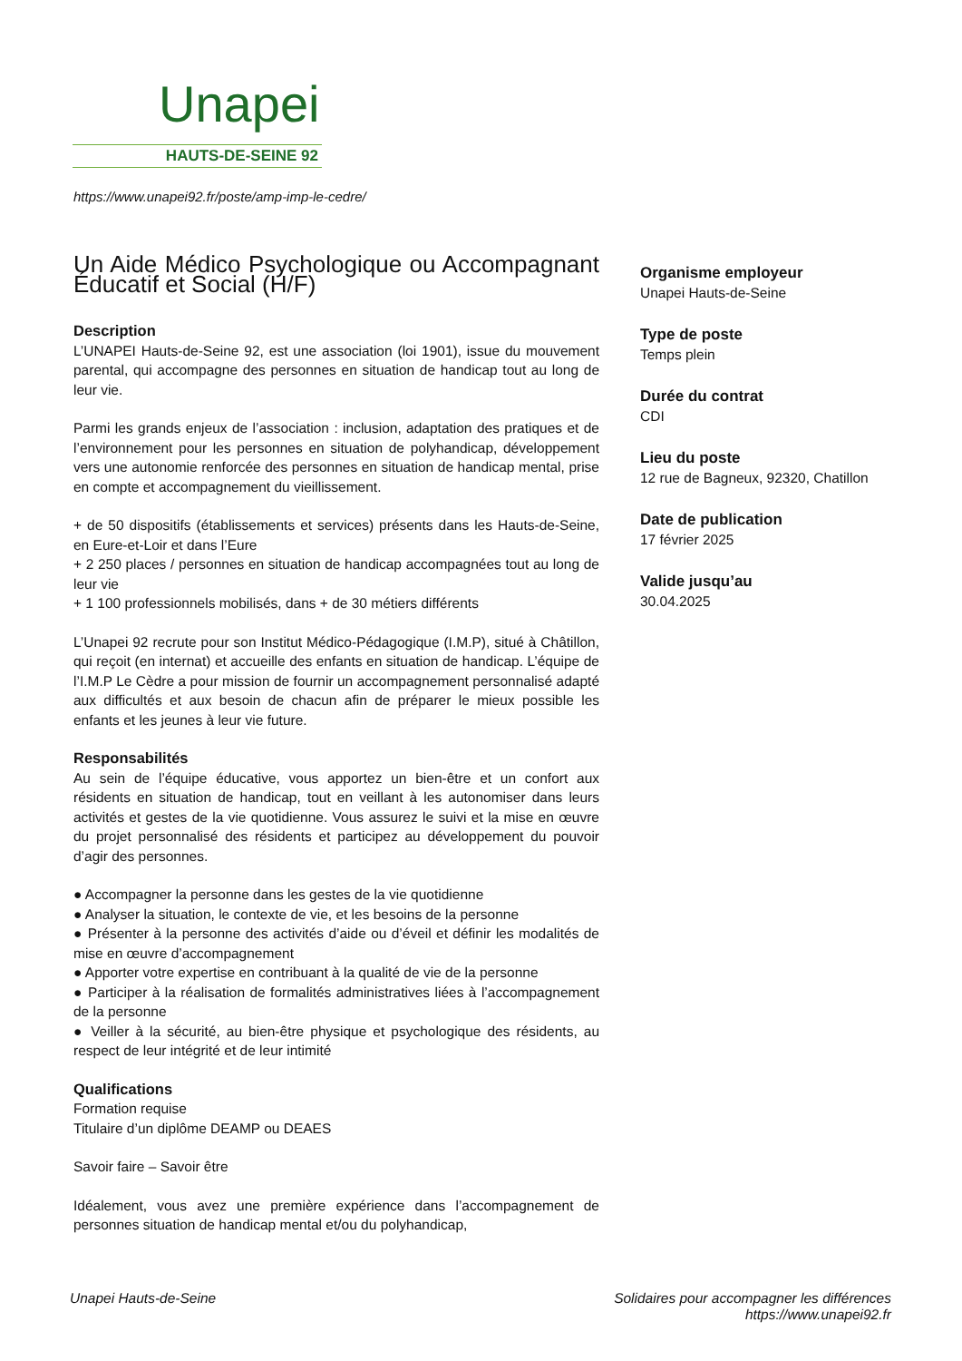Unapei
HAUTS-DE-SEINE 92
https://www.unapei92.fr/poste/amp-imp-le-cedre/
Un Aide Médico Psychologique ou Accompagnant Éducatif et Social (H/F)
Description
L’UNAPEI Hauts-de-Seine 92, est une association (loi 1901), issue du mouvement parental, qui accompagne des personnes en situation de handicap tout au long de leur vie.
Parmi les grands enjeux de l’association : inclusion, adaptation des pratiques et de l’environnement pour les personnes en situation de polyhandicap, développement vers une autonomie renforcée des personnes en situation de handicap mental, prise en compte et accompagnement du vieillissement.
+ de 50 dispositifs (établissements et services) présents dans les Hauts-de-Seine, en Eure-et-Loir et dans l’Eure
+ 2 250 places / personnes en situation de handicap accompagnées tout au long de leur vie
+ 1 100 professionnels mobilisés, dans + de 30 métiers différents
L’Unapei 92 recrute pour son Institut Médico-Pédagogique (I.M.P), situé à Châtillon, qui reçoit (en internat) et accueille des enfants en situation de handicap. L’équipe de l’I.M.P Le Cèdre a pour mission de fournir un accompagnement personnalisé adapté aux difficultés et aux besoin de chacun afin de préparer le mieux possible les enfants et les jeunes à leur vie future.
Responsabilités
Au sein de l’équipe éducative, vous apportez un bien-être et un confort aux résidents en situation de handicap, tout en veillant à les autonomiser dans leurs activités et gestes de la vie quotidienne. Vous assurez le suivi et la mise en œuvre du projet personnalisé des résidents et participez au développement du pouvoir d’agir des personnes.
● Accompagner la personne dans les gestes de la vie quotidienne
● Analyser la situation, le contexte de vie, et les besoins de la personne
● Présenter à la personne des activités d’aide ou d’éveil et définir les modalités de mise en œuvre d’accompagnement
● Apporter votre expertise en contribuant à la qualité de vie de la personne
● Participer à la réalisation de formalités administratives liées à l’accompagnement de la personne
● Veiller à la sécurité, au bien-être physique et psychologique des résidents, au respect de leur intégrité et de leur intimité
Qualifications
Formation requise
Titulaire d’un diplôme DEAMP ou DEAES
Savoir faire – Savoir être
Idéalement, vous avez une première expérience dans l’accompagnement de personnes situation de handicap mental et/ou du polyhandicap,
Organisme employeur
Unapei Hauts-de-Seine
Type de poste
Temps plein
Durée du contrat
CDI
Lieu du poste
12 rue de Bagneux, 92320, Chatillon
Date de publication
17 février 2025
Valide jusqu’au
30.04.2025
Unapei Hauts-de-Seine Solidaires pour accompagner les différences
https://www.unapei92.fr